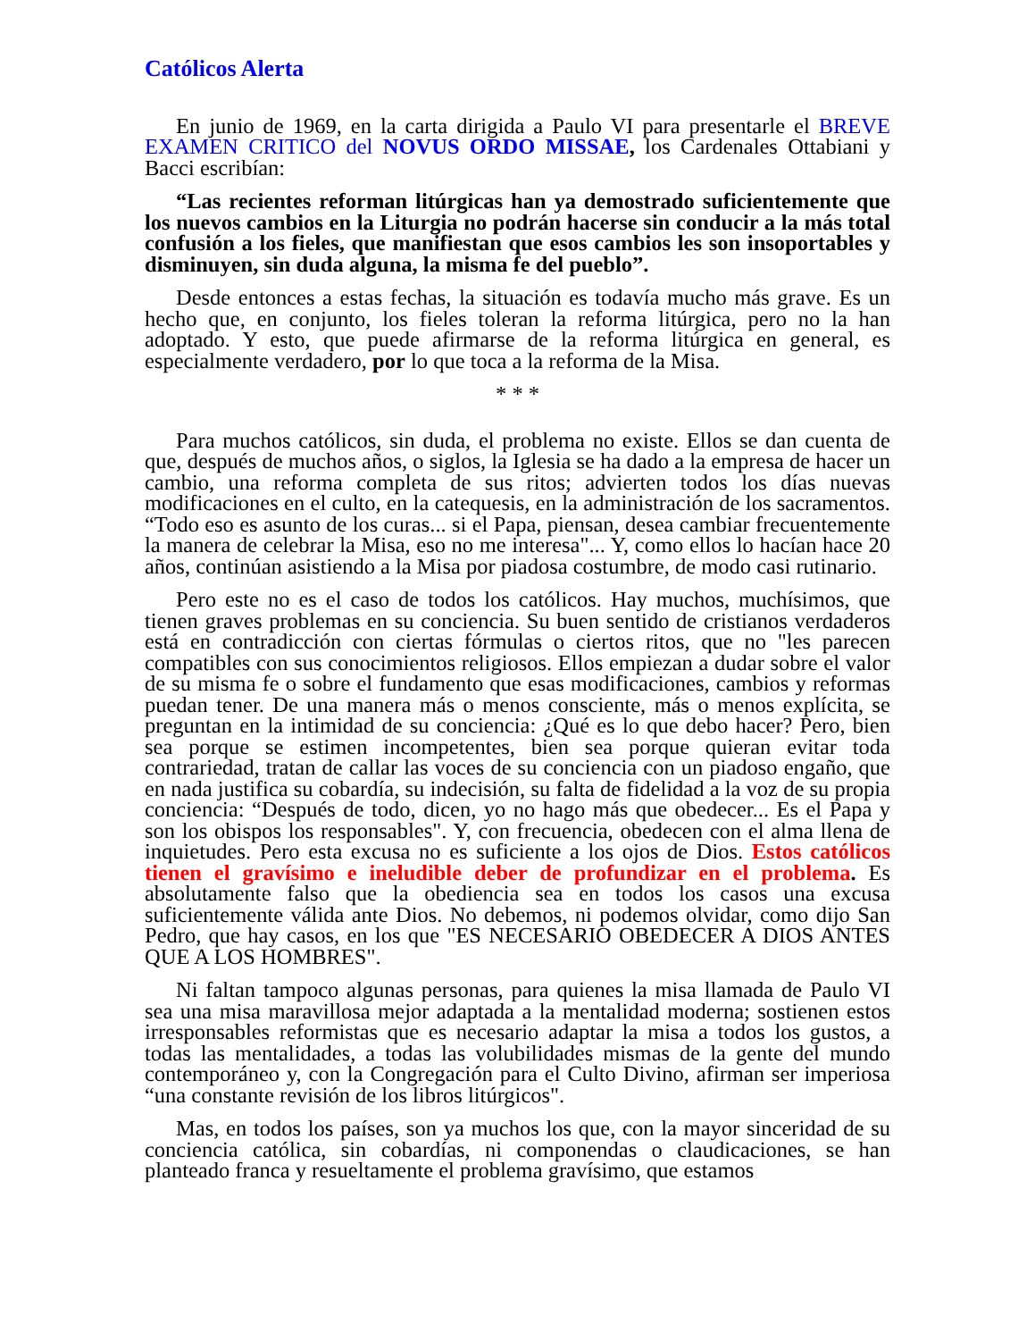Católicos Alerta
En junio de 1969, en la carta dirigida a Paulo VI para presentarle el BREVE EXAMEN CRITICO del NOVUS ORDO MISSAE, los Cardenales Ottabiani y Bacci escribían:
“Las recientes reforman litúrgicas han ya demostrado suficientemente que los nuevos cambios en la Liturgia no podrán hacerse sin conducir a la más total confusión a los fieles, que manifiestan que esos cambios les son insoportables y disminuyen, sin duda alguna, la misma fe del pueblo”.
Desde entonces a estas fechas, la situación es todavía mucho más grave. Es un hecho que, en conjunto, los fieles toleran la reforma litúrgica, pero no la han adoptado. Y esto, que puede afirmarse de la reforma litúrgica en general, es especialmente verdadero, por lo que toca a la reforma de la Misa.
* * *
Para muchos católicos, sin duda, el problema no existe. Ellos se dan cuenta de que, después de muchos años, o siglos, la Iglesia se ha dado a la empresa de hacer un cambio, una reforma completa de sus ritos; advierten todos los días nuevas modificaciones en el culto, en la catequesis, en la administración de los sacramentos. “Todo eso es asunto de los curas... si el Papa, piensan, desea cambiar frecuentemente la manera de celebrar la Misa, eso no me interesa"... Y, como ellos lo hacían hace 20 años, continúan asistiendo a la Misa por piadosa costumbre, de modo casi rutinario.
Pero este no es el caso de todos los católicos. Hay muchos, muchísimos, que tienen graves problemas en su conciencia. Su buen sentido de cristianos verdaderos está en contradicción con ciertas fórmulas o ciertos ritos, que no "les parecen compatibles con sus conocimientos religiosos. Ellos empiezan a dudar sobre el valor de su misma fe o sobre el fundamento que esas modificaciones, cambios y reformas puedan tener. De una manera más o menos consciente, más o menos explícita, se preguntan en la intimidad de su conciencia: ¿Qué es lo que debo hacer? Pero, bien sea porque se estimen incompetentes, bien sea porque quieran evitar toda contrariedad, tratan de callar las voces de su conciencia con un piadoso engaño, que en nada justifica su cobardía, su indecisión, su falta de fidelidad a la voz de su propia conciencia: “Después de todo, dicen, yo no hago más que obedecer... Es el Papa y son los obispos los responsables". Y, con frecuencia, obedecen con el alma llena de inquietudes. Pero esta excusa no es suficiente a los ojos de Dios. Estos católicos tienen el gravísimo e ineludible deber de profundizar en el problema. Es absolutamente falso que la obediencia sea en todos los casos una excusa suficientemente válida ante Dios. No debemos, ni podemos olvidar, como dijo San Pedro, que hay casos, en los que "ES NECESARIO OBEDECER A DIOS ANTES QUE A LOS HOMBRES".
Ni faltan tampoco algunas personas, para quienes la misa llamada de Paulo VI sea una misa maravillosa mejor adaptada a la mentalidad moderna; sostienen estos irresponsables reformistas que es necesario adaptar la misa a todos los gustos, a todas las mentalidades, a todas las volubilidades mismas de la gente del mundo contemporáneo y, con la Congregación para el Culto Divino, afirman ser imperiosa “una constante revisión de los libros litúrgicos".
Mas, en todos los países, son ya muchos los que, con la mayor sinceridad de su conciencia católica, sin cobardías, ni componendas o claudicaciones, se han planteado franca y resueltamente el problema gravísimo, que estamos